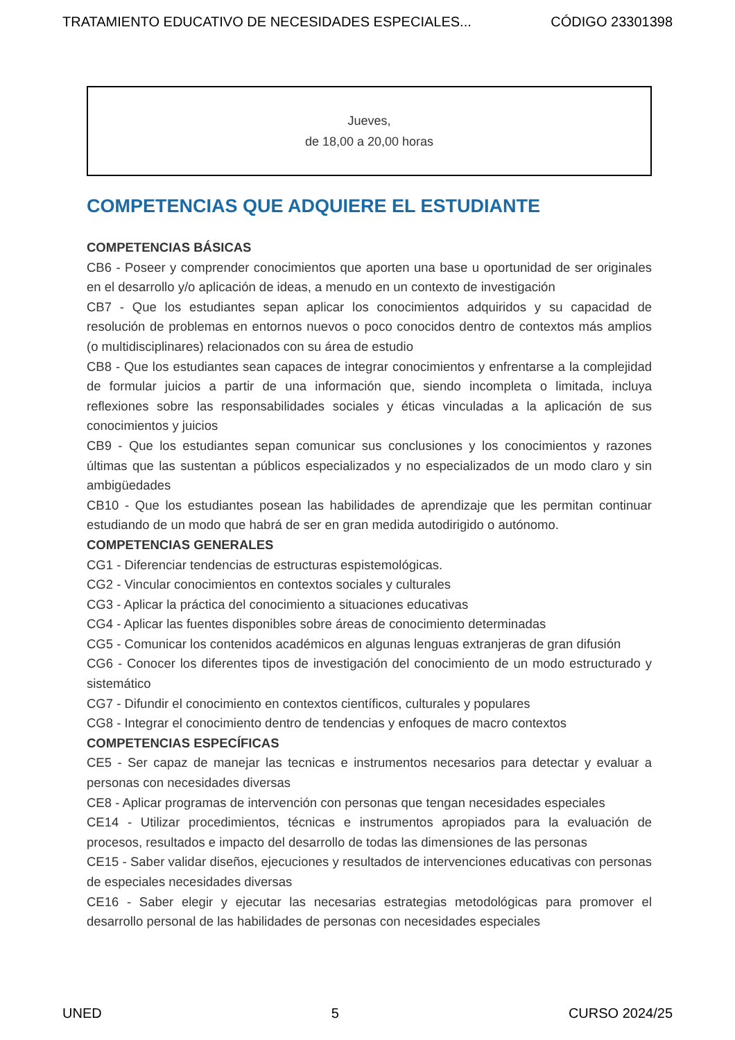TRATAMIENTO EDUCATIVO DE NECESIDADES ESPECIALES... CÓDIGO 23301398
Jueves,
de 18,00 a 20,00 horas
COMPETENCIAS QUE ADQUIERE EL ESTUDIANTE
COMPETENCIAS BÁSICAS
CB6 - Poseer y comprender conocimientos que aporten una base u oportunidad de ser originales en el desarrollo y/o aplicación de ideas, a menudo en un contexto de investigación
CB7 - Que los estudiantes sepan aplicar los conocimientos adquiridos y su capacidad de resolución de problemas en entornos nuevos o poco conocidos dentro de contextos más amplios (o multidisciplinares) relacionados con su área de estudio
CB8 - Que los estudiantes sean capaces de integrar conocimientos y enfrentarse a la complejidad de formular juicios a partir de una información que, siendo incompleta o limitada, incluya reflexiones sobre las responsabilidades sociales y éticas vinculadas a la aplicación de sus conocimientos y juicios
CB9 - Que los estudiantes sepan comunicar sus conclusiones y los conocimientos y razones últimas que las sustentan a públicos especializados y no especializados de un modo claro y sin ambigüedades
CB10 - Que los estudiantes posean las habilidades de aprendizaje que les permitan continuar estudiando de un modo que habrá de ser en gran medida autodirigido o autónomo.
COMPETENCIAS GENERALES
CG1 - Diferenciar tendencias de estructuras espistemológicas.
CG2 - Vincular conocimientos en contextos sociales y culturales
CG3 - Aplicar la práctica del conocimiento a situaciones educativas
CG4 - Aplicar las fuentes disponibles sobre áreas de conocimiento determinadas
CG5 - Comunicar los contenidos académicos en algunas lenguas extranjeras de gran difusión
CG6 - Conocer los diferentes tipos de investigación del conocimiento de un modo estructurado y sistemático
CG7 - Difundir el conocimiento en contextos científicos, culturales y populares
CG8 - Integrar el conocimiento dentro de tendencias y enfoques de macro contextos
COMPETENCIAS ESPECÍFICAS
CE5 - Ser capaz de manejar las tecnicas e instrumentos necesarios para detectar y evaluar a personas con necesidades diversas
CE8 - Aplicar programas de intervención con personas que tengan necesidades especiales
CE14 - Utilizar procedimientos, técnicas e instrumentos apropiados para la evaluación de procesos, resultados e impacto del desarrollo de todas las dimensiones de las personas
CE15 - Saber validar diseños, ejecuciones y resultados de intervenciones educativas con personas de especiales necesidades diversas
CE16 - Saber elegir y ejecutar las necesarias estrategias metodológicas para promover el desarrollo personal de las habilidades de personas con necesidades especiales
UNED 5 CURSO 2024/25